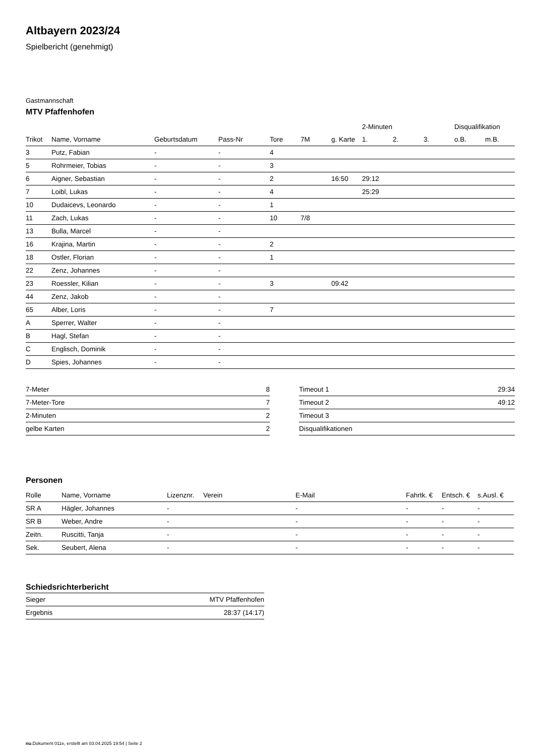Altbayern 2023/24
Spielbericht (genehmigt)
Gastmannschaft
MTV Pfaffenhofen
| | | | | | | | 2-Minuten | | | Disqualifikation | |
| --- | --- | --- | --- | --- | --- | --- | --- | --- | --- | --- | --- |
| Trikot | Name, Vorname | Geburtsdatum | Pass-Nr | Tore | 7M | g. Karte | 1. | 2. | 3. | o.B. | m.B. |
| 3 | Putz, Fabian | - | - | 4 | | | | | | | |
| 5 | Rohrmeier, Tobias | - | - | 3 | | | | | | | |
| 6 | Aigner, Sebastian | - | - | 2 | | 16:50 | 29:12 | | | | |
| 7 | Loibl, Lukas | - | - | 4 | | | 25:29 | | | | |
| 10 | Dudaicevs, Leonardo | - | - | 1 | | | | | | | |
| 11 | Zach, Lukas | - | - | 10 | 7/8 | | | | | | |
| 13 | Bulla, Marcel | - | - | | | | | | | | |
| 16 | Krajina, Martin | - | - | 2 | | | | | | | |
| 18 | Ostler, Florian | - | - | 1 | | | | | | | |
| 22 | Zenz, Johannes | - | - | | | | | | | | |
| 23 | Roessler, Kilian | - | - | 3 | | 09:42 | | | | | |
| 44 | Zenz, Jakob | - | - | | | | | | | | |
| 65 | Alber, Loris | - | - | 7 | | | | | | | |
| A | Sperrer, Walter | - | - | | | | | | | | |
| B | Hagl, Stefan | - | - | | | | | | | | |
| C | Englisch, Dominik | - | - | | | | | | | | |
| D | Spies, Johannes | - | - | | | | | | | | |
| 7-Meter | 8 |
| 7-Meter-Tore | 7 |
| 2-Minuten | 2 |
| gelbe Karten | 2 |
| Timeout 1 | 29:34 |
| Timeout 2 | 49:12 |
| Timeout 3 | |
| Disqualifikationen | |
Personen
| Rolle | Name, Vorname | Lizenznr. | Verein | E-Mail | Fahrtk. € | Entsch. € | s.Ausl. € |
| --- | --- | --- | --- | --- | --- | --- | --- |
| SR A | Hägler, Johannes | - | | - | - | - | - |
| SR B | Weber, Andre | - | | - | - | - | - |
| Zeitn. | Ruscitti, Tanja | - | | - | - | - | - |
| Sek. | Seubert, Alena | - | | - | - | - | - |
Schiedsrichterbericht
| Sieger | MTV Pfaffenhofen |
| Ergebnis | 28:37 (14:17) |
nu.Dokument 011e, erstellt am 03.04.2025 19:54 | Seite 2